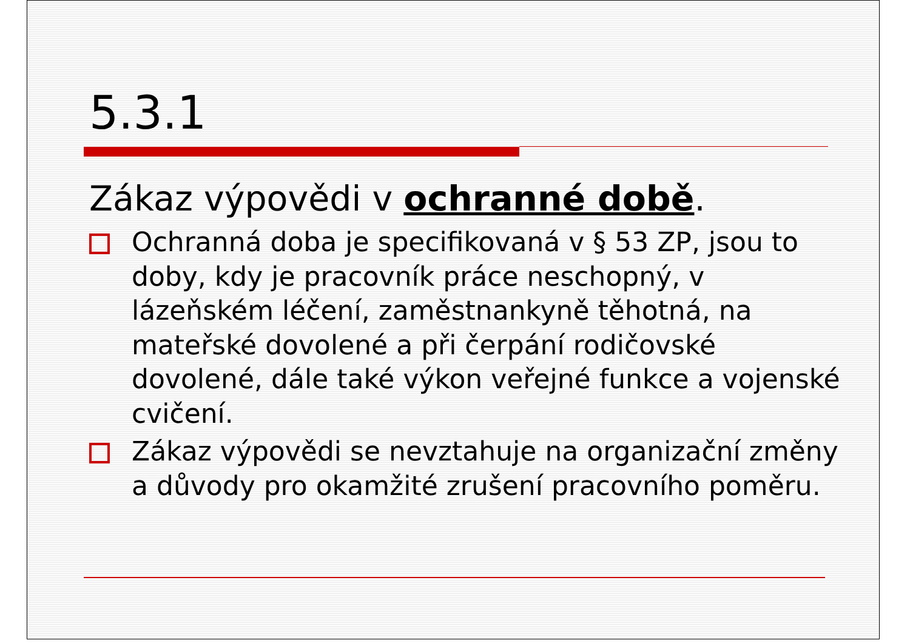5.3.1
Zákaz výpovědi v ochranné době.
Ochranná doba je specifikovaná v § 53 ZP, jsou to doby, kdy je pracovník práce neschopný, v lázeňském léčení, zaměstnankyně těhotná, na mateřské dovolené a při čerpání rodičovské dovolené, dále také výkon veřejné funkce a vojenské cvičení.
Zákaz výpovědi se nevztahuje na organizační změny a důvody pro okamžité zrušení pracovního poměru.